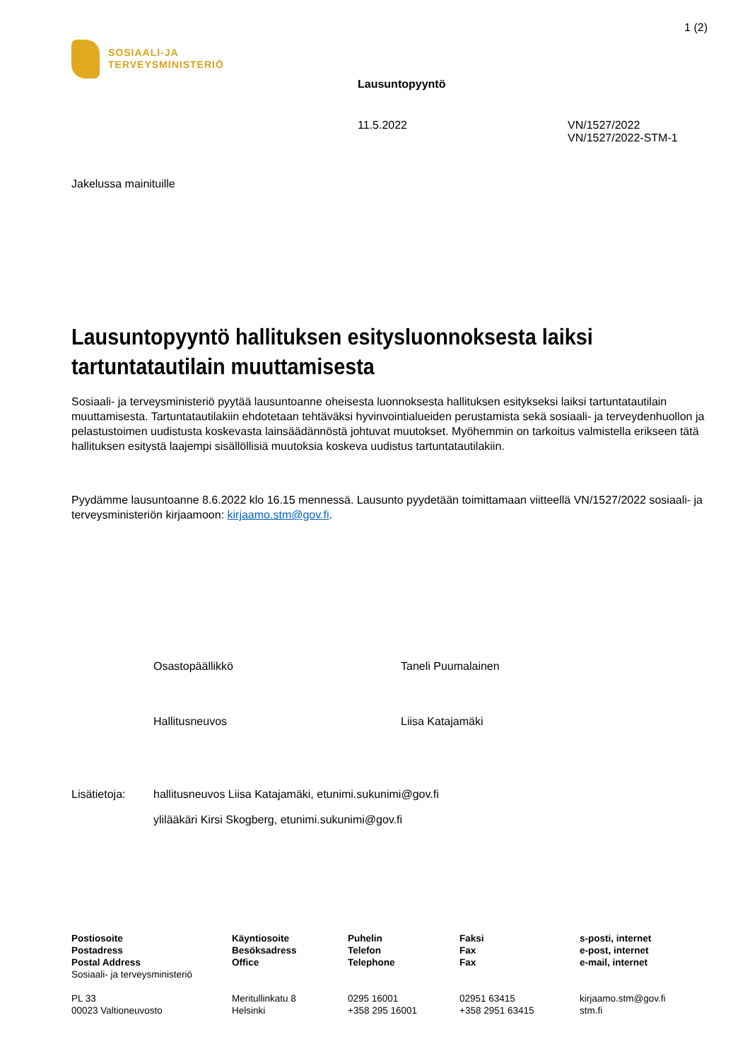1 (2)
SOSIAALI-JA
TERVEYSMINISTERIÖ
Lausuntopyyntö
11.5.2022 VN/1527/2022
VN/1527/2022-STM-1
Jakelussa mainituille
Lausuntopyyntö hallituksen esitysluonnoksesta laiksi tartuntatautilain muuttamisesta
Sosiaali- ja terveysministeriö pyytää lausuntoanne oheisesta luonnoksesta hallituksen esitykseksi laiksi tartuntatautilain muuttamisesta. Tartuntatautilakiin ehdotetaan tehtäväksi hyvinvointialueiden perustamista sekä sosiaali- ja terveydenhuollon ja pelastustoimen uudistusta koskevasta lainsäädännöstä johtuvat muutokset. Myöhemmin on tarkoitus valmistella erikseen tätä hallituksen esitystä laajempi sisällöllisiä muutoksia koskeva uudistus tartuntatautilakiin.
Pyydämme lausuntoanne 8.6.2022 klo 16.15 mennessä. Lausunto pyydetään toimittamaan viitteellä VN/1527/2022 sosiaali- ja terveysministeriön kirjaamoon: kirjaamo.stm@gov.fi.
Osastopäällikkö Taneli Puumalainen
Hallitusneuvos Liisa Katajamäki
Lisätietoja: hallitusneuvos Liisa Katajamäki, etunimi.sukunimi@gov.fi
ylilääkäri Kirsi Skogberg, etunimi.sukunimi@gov.fi
Postiosoite
Postadress
Postal Address
Sosiaali- ja terveysministeriö
PL 33
00023 Valtioneuvosto
Käyntiosoite
Besöksadress
Office
Meritullinkatu 8
Helsinki
Puhelin
Telefon
Telephone
0295 16001
+358 295 16001
Faksi
Fax
Fax
02951 63415
+358 2951 63415
s-posti, internet
e-post, internet
e-mail, internet
kirjaamo.stm@gov.fi
stm.fi